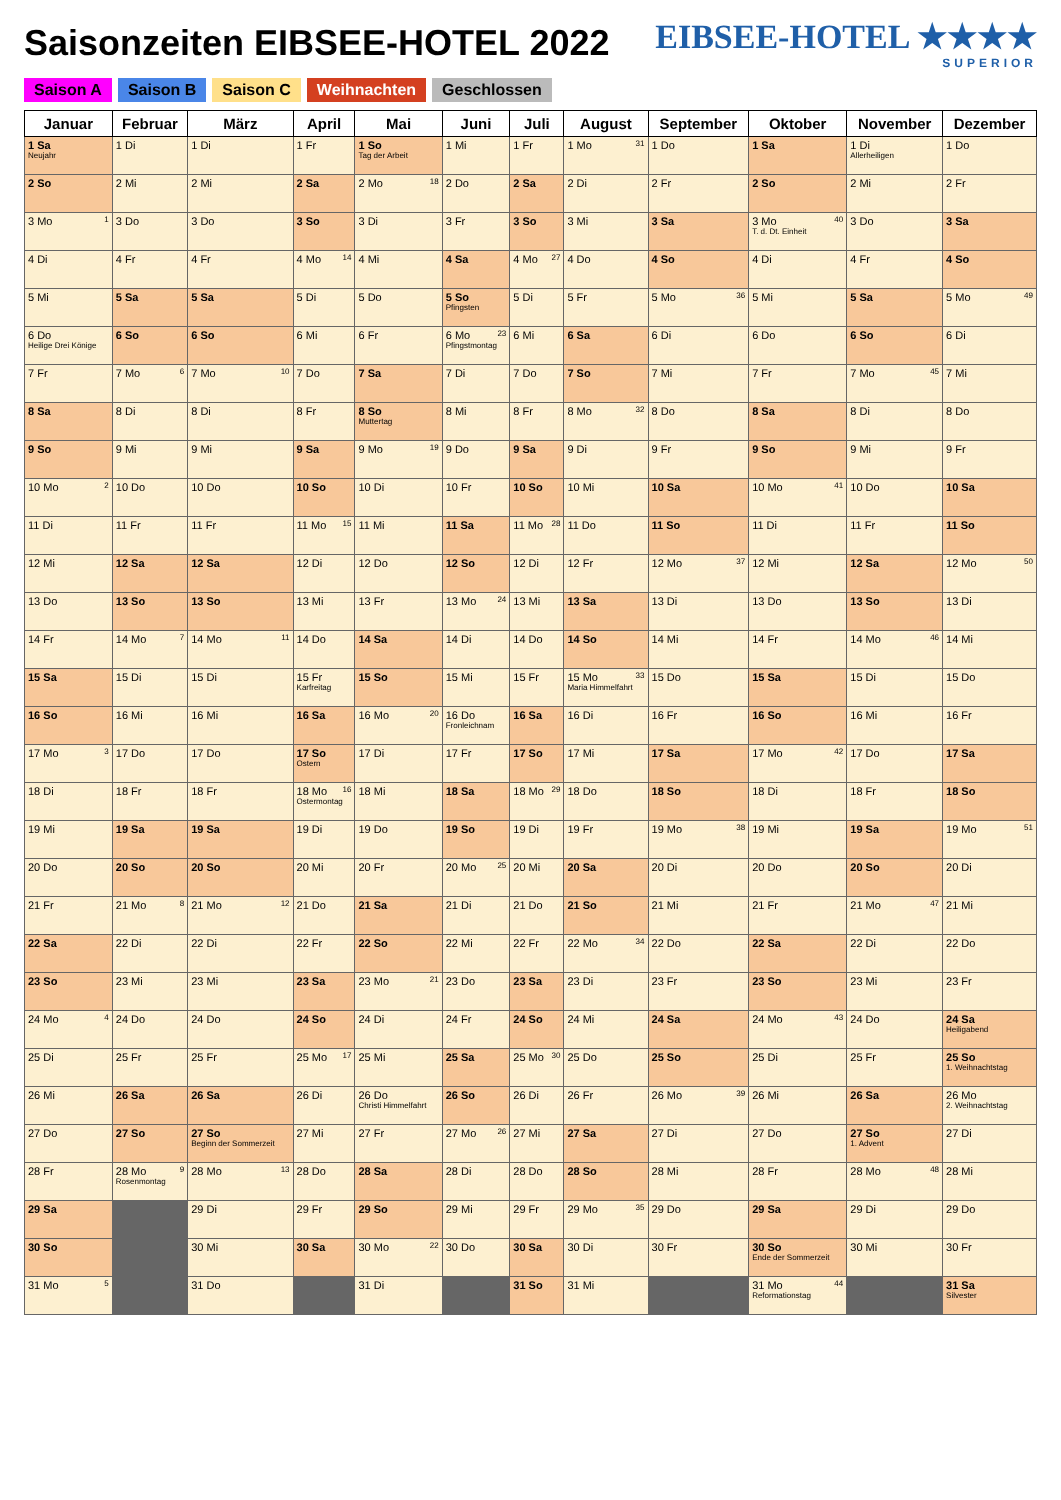Saisonzeiten EIBSEE-HOTEL 2022 EIBSEE-HOTEL ★★★★
SUPERIOR
Saison A Saison B Saison C Weihnachten Geschlossen
| Januar | Februar | März | April | Mai | Juni | Juli | August | September | Oktober | November | Dezember |
| --- | --- | --- | --- | --- | --- | --- | --- | --- | --- | --- | --- |
| 1 Sa Neujahr | 1 Di | 1 Di | 1 Fr | 1 So Tag der Arbeit | 1 Mi | 1 Fr | 1 Mo 31 | 1 Do | 1 Sa | 1 Di Allerheiligen | 1 Do |
| 2 So | 2 Mi | 2 Mi | 2 Sa | 2 Mo 18 | 2 Do | 2 Sa | 2 Di | 2 Fr | 2 So | 2 Mi | 2 Fr |
| 3 Mo 1 | 3 Do | 3 Do | 3 So | 3 Di | 3 Fr | 3 So | 3 Mi | 3 Sa | 3 Mo 40 T. d. Dt. Einheit | 3 Do | 3 Sa |
| 4 Di | 4 Fr | 4 Fr | 4 Mo 14 | 4 Mi | 4 Sa | 4 Mo 27 | 4 Do | 4 So | 4 Di | 4 Fr | 4 So |
| 5 Mi | 5 Sa | 5 Sa | 5 Di | 5 Do | 5 So Pfingsten | 5 Di | 5 Fr | 5 Mo 36 | 5 Mi | 5 Sa | 5 Mo 49 |
| 6 Do Heilige Drei Könige | 6 So | 6 So | 6 Mi | 6 Fr | 6 Mo 23 Pfingstmontag | 6 Mi | 6 Sa | 6 Di | 6 Do | 6 So | 6 Di |
| 7 Fr | 7 Mo 6 | 7 Mo 10 | 7 Do | 7 Sa | 7 Di | 7 Do | 7 So | 7 Mi | 7 Fr | 7 Mo 45 | 7 Mi |
| 8 Sa | 8 Di | 8 Di | 8 Fr | 8 So Muttertag | 8 Mi | 8 Fr | 8 Mo 32 | 8 Do | 8 Sa | 8 Di | 8 Do |
| 9 So | 9 Mi | 9 Mi | 9 Sa | 9 Mo 19 | 9 Do | 9 Sa | 9 Di | 9 Fr | 9 So | 9 Mi | 9 Fr |
| 10 Mo 2 | 10 Do | 10 Do | 10 So | 10 Di | 10 Fr | 10 So | 10 Mi | 10 Sa | 10 Mo 41 | 10 Do | 10 Sa |
| 11 Di | 11 Fr | 11 Fr | 11 Mo 15 | 11 Mi | 11 Sa | 11 Mo 28 | 11 Do | 11 So | 11 Di | 11 Fr | 11 So |
| 12 Mi | 12 Sa | 12 Sa | 12 Di | 12 Do | 12 So | 12 Di | 12 Fr | 12 Mo 37 | 12 Mi | 12 Sa | 12 Mo 50 |
| 13 Do | 13 So | 13 So | 13 Mi | 13 Fr | 13 Mo 24 | 13 Mi | 13 Sa | 13 Di | 13 Do | 13 So | 13 Di |
| 14 Fr | 14 Mo 7 | 14 Mo 11 | 14 Do | 14 Sa | 14 Di | 14 Do | 14 So | 14 Mi | 14 Fr | 14 Mo 46 | 14 Mi |
| 15 Sa | 15 Di | 15 Di | 15 Fr Karfreitag | 15 So | 15 Mi | 15 Fr | 15 Mo 33 Maria Himmelfahrt | 15 Do | 15 Sa | 15 Di | 15 Do |
| 16 So | 16 Mi | 16 Mi | 16 Sa | 16 Mo 20 | 16 Do Fronleichnam | 16 Sa | 16 Di | 16 Fr | 16 So | 16 Mi | 16 Fr |
| 17 Mo 3 | 17 Do | 17 Do | 17 So Ostern | 17 Di | 17 Fr | 17 So | 17 Mi | 17 Sa | 17 Mo 42 | 17 Do | 17 Sa |
| 18 Di | 18 Fr | 18 Fr | 18 Mo 16 Ostermontag | 18 Mi | 18 Sa | 18 Mo 29 | 18 Do | 18 So | 18 Di | 18 Fr | 18 So |
| 19 Mi | 19 Sa | 19 Sa | 19 Di | 19 Do | 19 So | 19 Di | 19 Fr | 19 Mo 38 | 19 Mi | 19 Sa | 19 Mo 51 |
| 20 Do | 20 So | 20 So | 20 Mi | 20 Fr | 20 Mo 25 | 20 Mi | 20 Sa | 20 Di | 20 Do | 20 So | 20 Di |
| 21 Fr | 21 Mo 8 | 21 Mo 12 | 21 Do | 21 Sa | 21 Di | 21 Do | 21 So | 21 Mi | 21 Fr | 21 Mo 47 | 21 Mi |
| 22 Sa | 22 Di | 22 Di | 22 Fr | 22 So | 22 Mi | 22 Fr | 22 Mo 34 | 22 Do | 22 Sa | 22 Di | 22 Do |
| 23 So | 23 Mi | 23 Mi | 23 Sa | 23 Mo 21 | 23 Do | 23 Sa | 23 Di | 23 Fr | 23 So | 23 Mi | 23 Fr |
| 24 Mo 4 | 24 Do | 24 Do | 24 So | 24 Di | 24 Fr | 24 So | 24 Mi | 24 Sa | 24 Mo 43 | 24 Do | 24 Sa Heiligabend |
| 25 Di | 25 Fr | 25 Fr | 25 Mo 17 | 25 Mi | 25 Sa | 25 Mo 30 | 25 Do | 25 So | 25 Di | 25 Fr | 25 So 1. Weihnachtstag |
| 26 Mi | 26 Sa | 26 Sa | 26 Di | 26 Do Christi Himmelfahrt | 26 So | 26 Di | 26 Fr | 26 Mo 39 | 26 Mi | 26 Sa | 26 Mo 2. Weihnachtstag |
| 27 Do | 27 So | 27 So Beginn der Sommerzeit | 27 Mi | 27 Fr | 27 Mo 26 | 27 Mi | 27 Sa | 27 Di | 27 Do | 27 So 1. Advent | 27 Di |
| 28 Fr | 28 Mo 9 Rosenmontag | 28 Mo 13 | 28 Do | 28 Sa | 28 Di | 28 Do | 28 So | 28 Mi | 28 Fr | 28 Mo 48 | 28 Mi |
| 29 Sa | | 29 Di | 29 Fr | 29 So | 29 Mi | 29 Fr | 29 Mo 35 | 29 Do | 29 Sa | 29 Di | 29 Do |
| 30 So | | 30 Mi | 30 Sa | 30 Mo 22 | 30 Do | 30 Sa | 30 Di | 30 Fr | 30 So Ende der Sommerzeit | 30 Mi | 30 Fr |
| 31 Mo 5 | | 31 Do | | 31 Di | | 31 So | 31 Mi | | 31 Mo 44 Reformationstag | | 31 Sa Silvester |